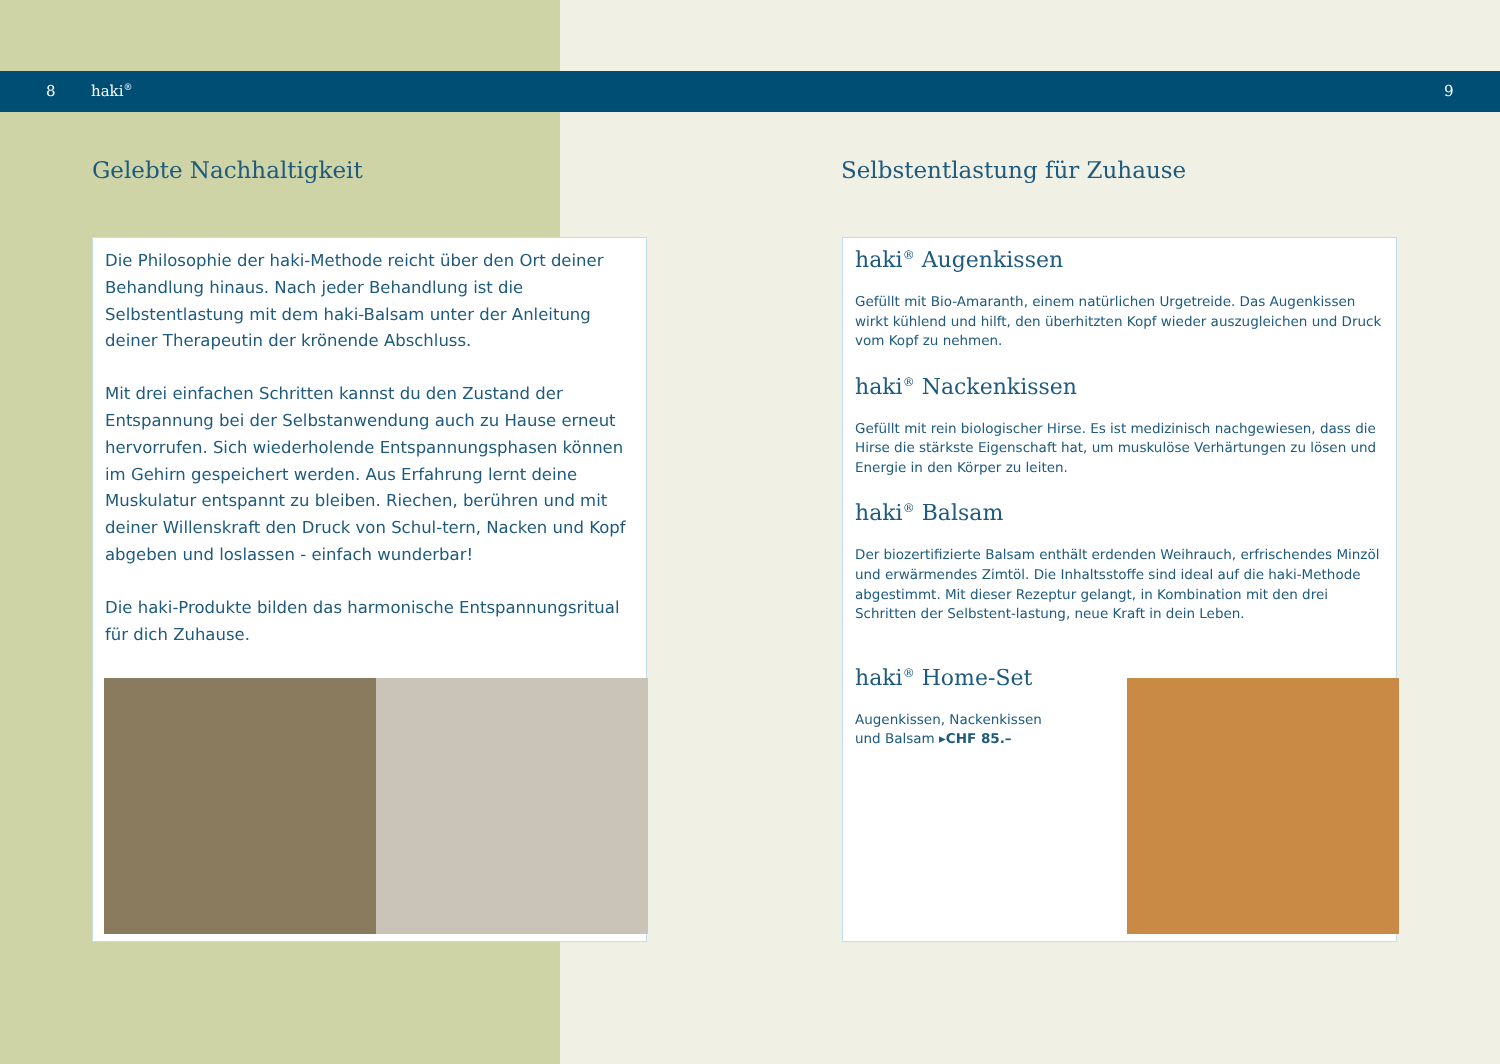8 haki<sup>®</sup> 9
Gelebte Nachhaltigkeit Selbstentlastung für Zuhause
Die Philosophie der haki-Methode reicht über den Ort deiner Behandlung hinaus. Nach jeder Behandlung ist die Selbstentlastung mit dem haki-Balsam unter der Anleitung deiner Therapeutin der krönende Abschluss.
Mit drei einfachen Schritten kannst du den Zustand der Entspannung bei der Selbstanwendung auch zu Hause erneut hervorrufen. Sich wiederholende Entspannungsphasen können im Gehirn gespeichert werden. Aus Erfahrung lernt deine Muskulatur entspannt zu bleiben. Riechen, berühren und mit deiner Willenskraft den Druck von Schul-tern, Nacken und Kopf abgeben und loslassen - einfach wunderbar!
Die haki-Produkte bilden das harmonische Entspannungsritual für dich Zuhause.
haki<sup>®</sup> Augenkissen
Gefüllt mit Bio-Amaranth, einem natürlichen Urgetreide. Das Augenkissen wirkt kühlend und hilft, den überhitzten Kopf wieder auszugleichen und Druck vom Kopf zu nehmen.
haki<sup>®</sup> Nackenkissen
Gefüllt mit rein biologischer Hirse. Es ist medizinisch nachgewiesen, dass die Hirse die stärkste Eigenschaft hat, um muskulöse Verhärtungen zu lösen und Energie in den Körper zu leiten.
haki<sup>®</sup> Balsam
Der biozertifizierte Balsam enthält erdenden Weihrauch, erfrischendes Minzöl und erwärmendes Zimtöl. Die Inhaltsstoffe sind ideal auf die haki-Methode abgestimmt. Mit dieser Rezeptur gelangt, in Kombination mit den drei Schritten der Selbstent-lastung, neue Kraft in dein Leben.
haki<sup>®</sup> Home-Set
Augenkissen, Nackenkissen
und Balsam ▸CHF 85.–